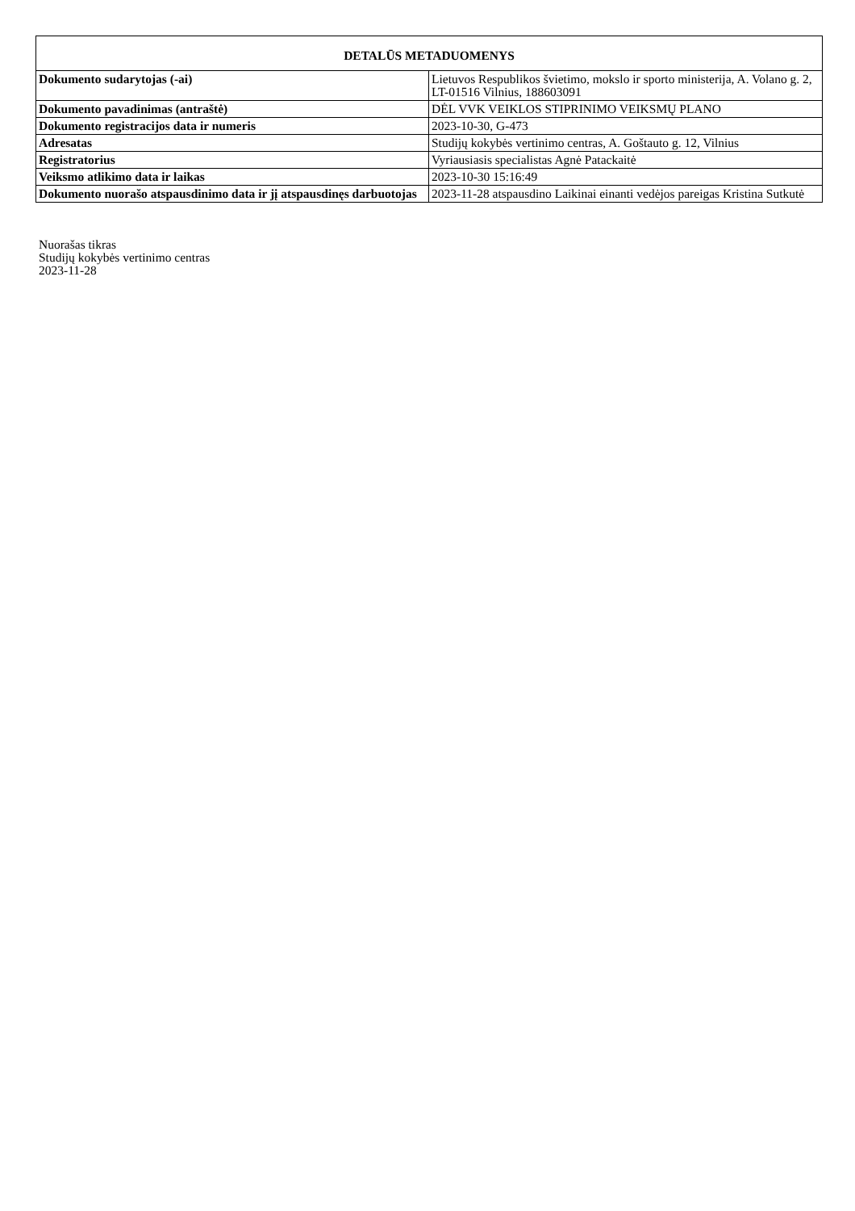| DETALŪS METADUOMENYS | |
| --- | --- |
| Dokumento sudarytojas (-ai) | Lietuvos Respublikos švietimo, mokslo ir sporto ministerija, A. Volano g. 2, LT-01516 Vilnius, 188603091 |
| Dokumento pavadinimas (antraštė) | DĖL VVK VEIKLOS STIPRINIMO VEIKSMŲ PLANO |
| Dokumento registracijos data ir numeris | 2023-10-30, G-473 |
| Adresatas | Studijų kokybės vertinimo centras, A. Goštauto g. 12, Vilnius |
| Registratorius | Vyriausiasis specialistas Agnė Patackaitė |
| Veiksmo atlikimo data ir laikas | 2023-10-30 15:16:49 |
| Dokumento nuorašo atspausdinimo data ir jį atspausdinęs darbuotojas | 2023-11-28 atspausdino Laikinai einanti vedėjos pareigas Kristina Sutkutė |
Nuorašas tikras
Studijų kokybės vertinimo centras
2023-11-28